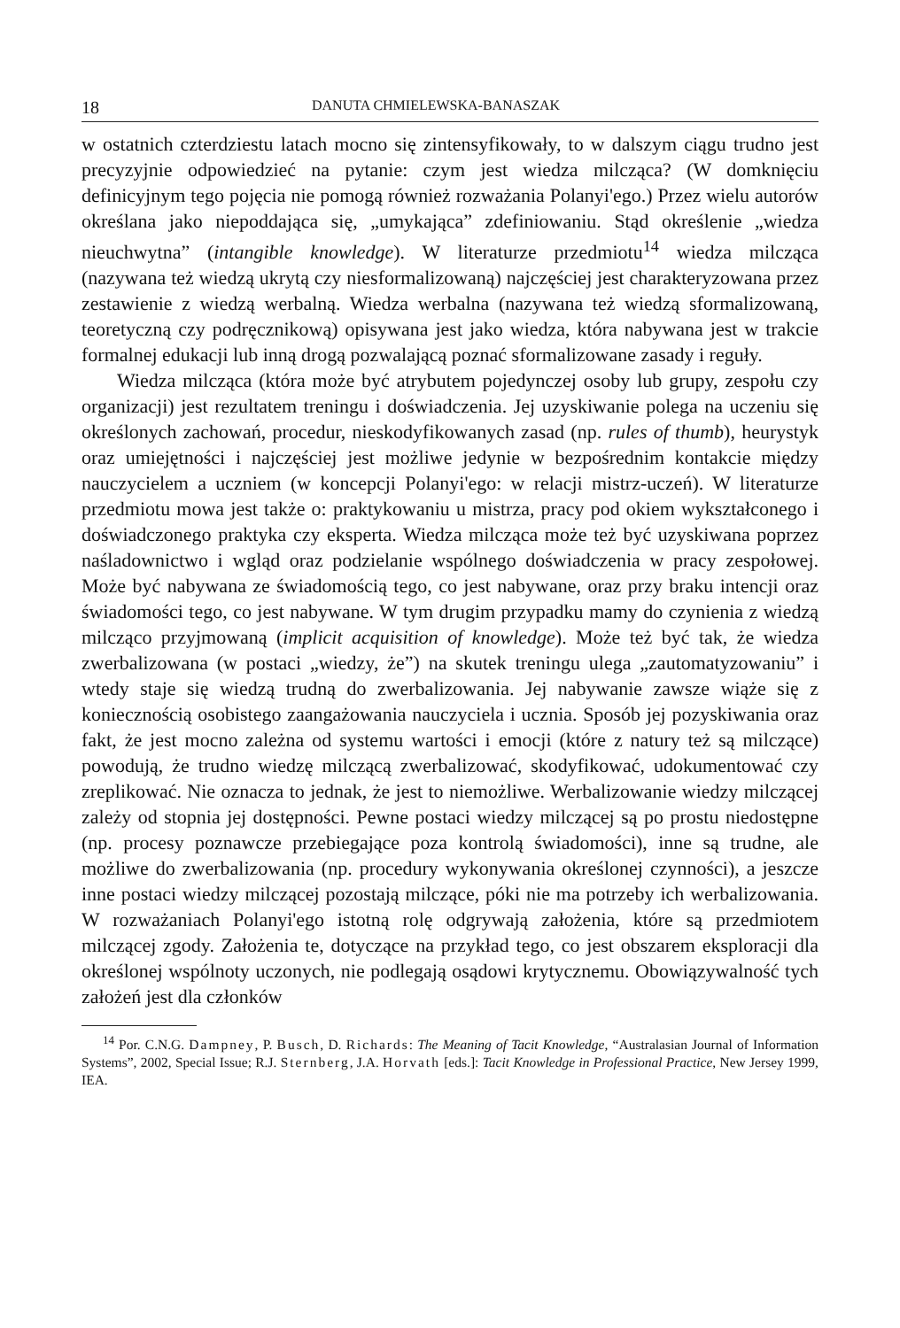18 DANUTA CHMIELEWSKA-BANASZAK
w ostatnich czterdziestu latach mocno się zintensyfikowały, to w dalszym ciągu trudno jest precyzyjnie odpowiedzieć na pytanie: czym jest wiedza milcząca? (W domknięciu definicyjnym tego pojęcia nie pomogą również rozważania Polanyi'ego.) Przez wielu autorów określana jako niepoddająca się, „umykająca” zdefiniowaniu. Stąd określenie „wiedza nieuchwytna” (intangible knowledge). W literaturze przedmiotu<sup>14</sup> wiedza milcząca (nazywana też wiedzą ukrytą czy niesformalizowaną) najczęściej jest charakteryzowana przez zestawienie z wiedzą werbalną. Wiedza werbalna (nazywana też wiedzą sformalizowaną, teoretyczną czy podręcznikową) opisywana jest jako wiedza, która nabywana jest w trakcie formalnej edukacji lub inną drogą pozwalającą poznać sformalizowane zasady i reguły.
Wiedza milcząca (która może być atrybutem pojedynczej osoby lub grupy, zespołu czy organizacji) jest rezultatem treningu i doświadczenia. Jej uzyskiwanie polega na uczeniu się określonych zachowań, procedur, nieskodyfikowanych zasad (np. rules of thumb), heurystyk oraz umiejętności i najczęściej jest możliwe jedynie w bezpośrednim kontakcie między nauczycielem a uczniem (w koncepcji Polanyi'ego: w relacji mistrz-uczeń). W literaturze przedmiotu mowa jest także o: praktykowaniu u mistrza, pracy pod okiem wykształconego i doświadczonego praktyka czy eksperta. Wiedza milcząca może też być uzyskiwana poprzez naśladownictwo i wgląd oraz podzielanie wspólnego doświadczenia w pracy zespołowej. Może być nabywana ze świadomością tego, co jest nabywane, oraz przy braku intencji oraz świadomości tego, co jest nabywane. W tym drugim przypadku mamy do czynienia z wiedzą milcząco przyjmowaną (implicit acquisition of knowledge). Może też być tak, że wiedza zwerbalizowana (w postaci „wiedzy, że”) na skutek treningu ulega „zautomatyzowaniu” i wtedy staje się wiedzą trudną do zwerbalizowania. Jej nabywanie zawsze wiąże się z koniecznością osobistego zaangażowania nauczyciela i ucznia. Sposób jej pozyskiwania oraz fakt, że jest mocno zależna od systemu wartości i emocji (które z natury też są milczące) powodują, że trudno wiedzę milczącą zwerbalizować, skodyfikować, udokumentować czy zreplikować. Nie oznacza to jednak, że jest to niemożliwe. Werbalizowanie wiedzy milczącej zależy od stopnia jej dostępności. Pewne postaci wiedzy milczącej są po prostu niedostępne (np. procesy poznawcze przebiegające poza kontrolą świadomości), inne są trudne, ale możliwe do zwerbalizowania (np. procedury wykonywania określonej czynności), a jeszcze inne postaci wiedzy milczącej pozostają milczące, póki nie ma potrzeby ich werbalizowania. W rozważaniach Polanyi'ego istotną rolę odgrywają założenia, które są przedmiotem milczącej zgody. Założenia te, dotyczące na przykład tego, co jest obszarem eksploracji dla określonej wspólnoty uczonych, nie podlegają osądowi krytycznemu. Obowiązywalność tych założeń jest dla członków
<sup>14</sup> Por. C.N.G. Dampney, P. Busch, D. Richards: The Meaning of Tacit Knowledge, “Australasian Journal of Information Systems”, 2002, Special Issue; R.J. Sternberg, J.A. Horvath [eds.]: Tacit Knowledge in Professional Practice, New Jersey 1999, IEA.